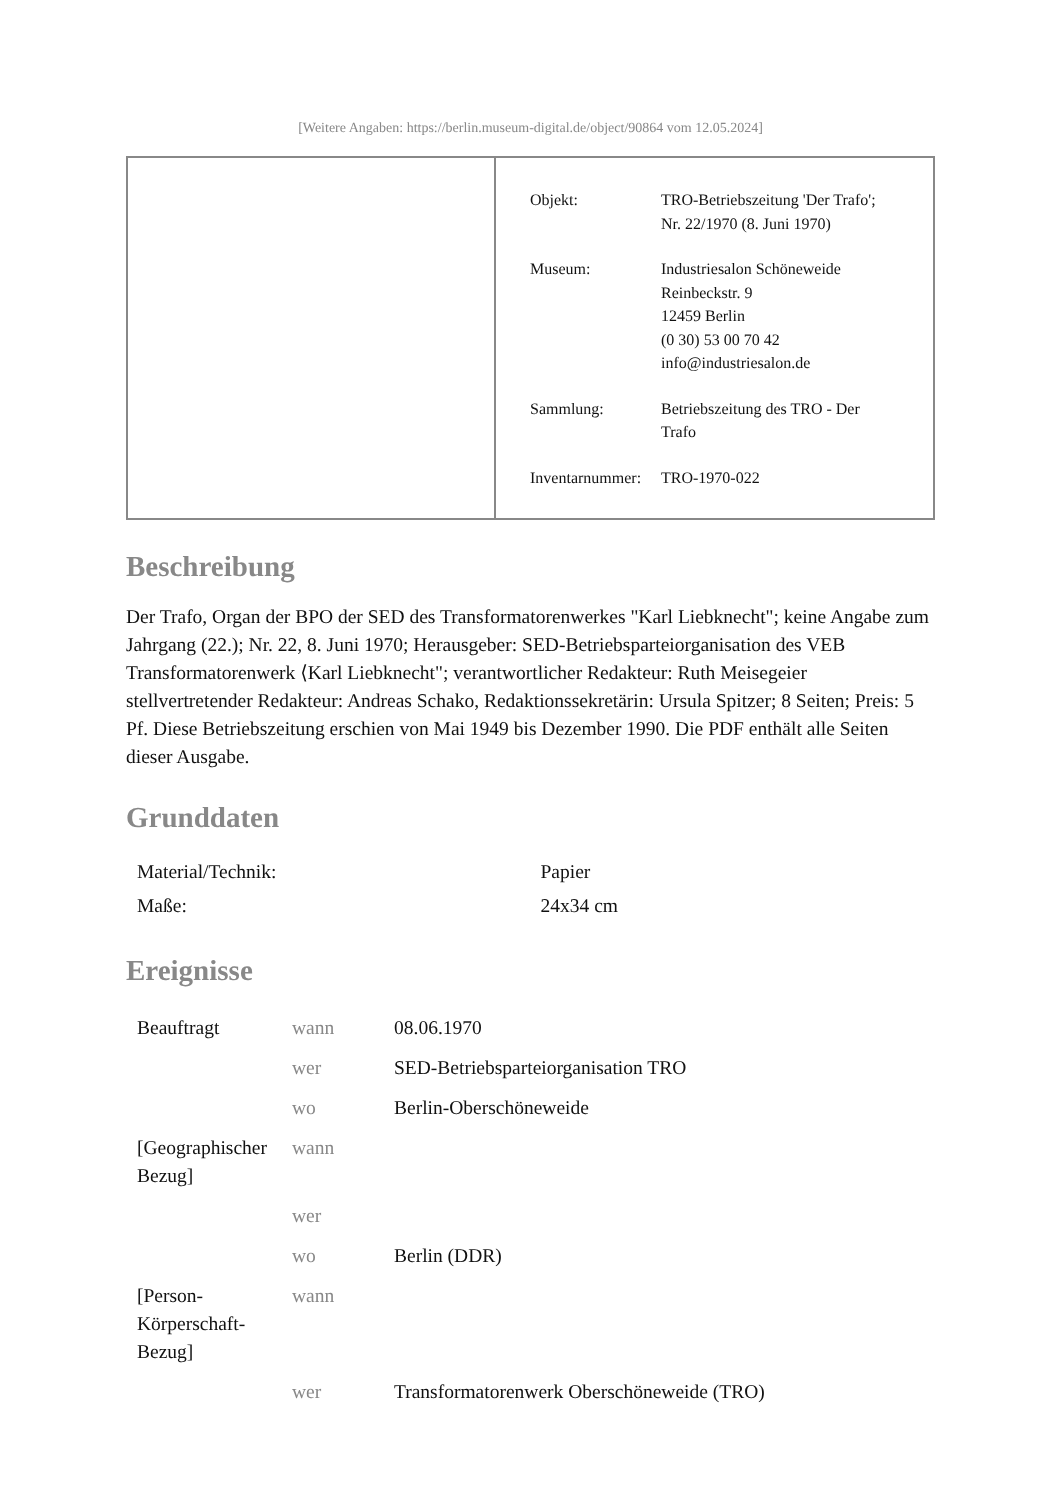[Weitere Angaben: https://berlin.museum-digital.de/object/90864 vom 12.05.2024]
| Objekt: | TRO-Betriebszeitung 'Der Trafo'; Nr. 22/1970 (8. Juni 1970) |
| Museum: | Industriesalon Schöneweide Reinbeckstr. 9 12459 Berlin (0 30) 53 00 70 42 info@industriesalon.de |
| Sammlung: | Betriebszeitung des TRO - Der Trafo |
| Inventarnummer: | TRO-1970-022 |
Beschreibung
Der Trafo, Organ der BPO der SED des Transformatorenwerkes "Karl Liebknecht"; keine Angabe zum Jahrgang (22.); Nr. 22, 8. Juni 1970; Herausgeber: SED-Betriebsparteiorganisation des VEB Transformatorenwerk ⟨Karl Liebknecht"; verantwortlicher Redakteur: Ruth Meisegeier stellvertretender Redakteur: Andreas Schako, Redaktionssekretärin: Ursula Spitzer; 8 Seiten; Preis: 5 Pf. Diese Betriebszeitung erschien von Mai 1949 bis Dezember 1990. Die PDF enthält alle Seiten dieser Ausgabe.
Grunddaten
| Material/Technik: | Papier |
| Maße: | 24x34 cm |
Ereignisse
| Beauftragt | wann | 08.06.1970 |
| | wer | SED-Betriebsparteiorganisation TRO |
| | wo | Berlin-Oberschöneweide |
| [Geographischer Bezug] | wann | |
| | wer | |
| | wo | Berlin (DDR) |
| [Person-Körperschaft-Bezug] | wann | |
| | wer | Transformatorenwerk Oberschöneweide (TRO) |